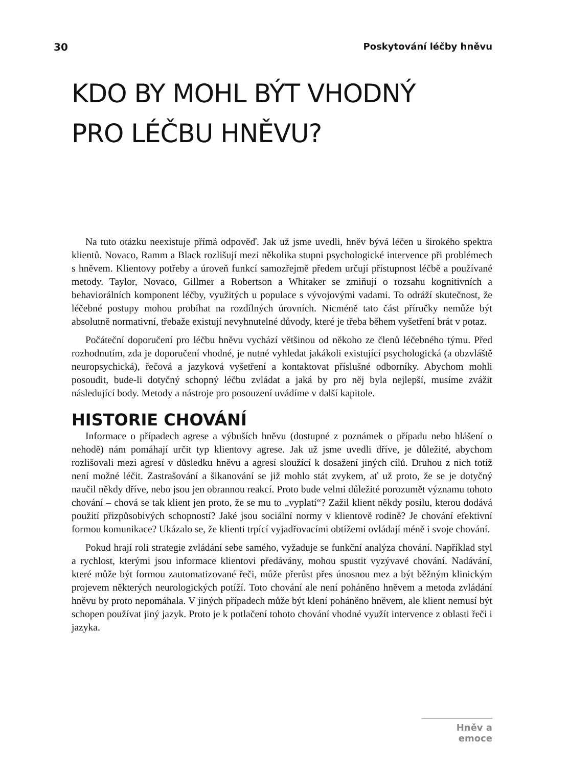30 Poskytování léčby hněvu
KDO BY MOHL BÝT VHODNÝ
PRO LÉČBU HNĚVU?
Na tuto otázku neexistuje přímá odpověď. Jak už jsme uvedli, hněv bývá léčen u širokého spektra klientů. Novaco, Ramm a Black rozlišují mezi několika stupni psychologické intervence při problémech s hněvem. Klientovy potřeby a úroveň funkcí samozřejmě předem určují přístupnost léčbě a používané metody. Taylor, Novaco, Gillmer a Robertson a Whitaker se zmiňují o rozsahu kognitivních a behaviorálních komponent léčby, využitých u populace s vývojovými vadami. To odráží skutečnost, že léčebné postupy mohou probíhat na rozdílných úrovních. Nicméně tato část příručky nemůže být absolutně normativní, třebaže existují nevyhnutelné důvody, které je třeba během vyšetření brát v potaz.
Počáteční doporučení pro léčbu hněvu vychází většinou od někoho ze členů léčebného týmu. Před rozhodnutím, zda je doporučení vhodné, je nutné vyhledat jakákoli existující psychologická (a obzvláště neuropsychická), řečová a jazyková vyšetření a kontaktovat příslušné odborníky. Abychom mohli posoudit, bude-li dotyčný schopný léčbu zvládat a jaká by pro něj byla nejlepší, musíme zvážit následující body. Metody a nástroje pro posouzení uvádíme v další kapitole.
HISTORIE CHOVÁNÍ
Informace o případech agrese a výbuších hněvu (dostupné z poznámek o případu nebo hlášení o nehodě) nám pomáhají určit typ klientovy agrese. Jak už jsme uvedli dříve, je důležité, abychom rozlišovali mezi agresí v důsledku hněvu a agresí sloužící k dosažení jiných cílů. Druhou z nich totiž není možné léčit. Zastrašování a šikanování se již mohlo stát zvykem, ať už proto, že se je dotyčný naučil někdy dříve, nebo jsou jen obrannou reakcí. Proto bude velmi důležité porozumět významu tohoto chování – chová se tak klient jen proto, že se mu to „vyplatí“? Zažil klient někdy posilu, kterou dodává použití přizpůsobivých schopností? Jaké jsou sociální normy v klientově rodině? Je chování efektivní formou komunikace? Ukázalo se, že klienti trpící vyjadřovacími obtížemi ovládají méně i svoje chování.
Pokud hrají roli strategie zvládání sebe samého, vyžaduje se funkční analýza chování. Například styl a rychlost, kterými jsou informace klientovi předávány, mohou spustit vyzývavé chování. Nadávání, které může být formou zautomatizované řeči, může přerůst přes únosnou mez a být běžným klinickým projevem některých neurologických potíží. Toto chování ale není poháněno hněvem a metoda zvládání hněvu by proto nepomáhala. V jiných případech může být klení poháněno hněvem, ale klient nemusí být schopen používat jiný jazyk. Proto je k potlačení tohoto chování vhodné využít intervence z oblasti řeči i jazyka.
Hněv a emoce